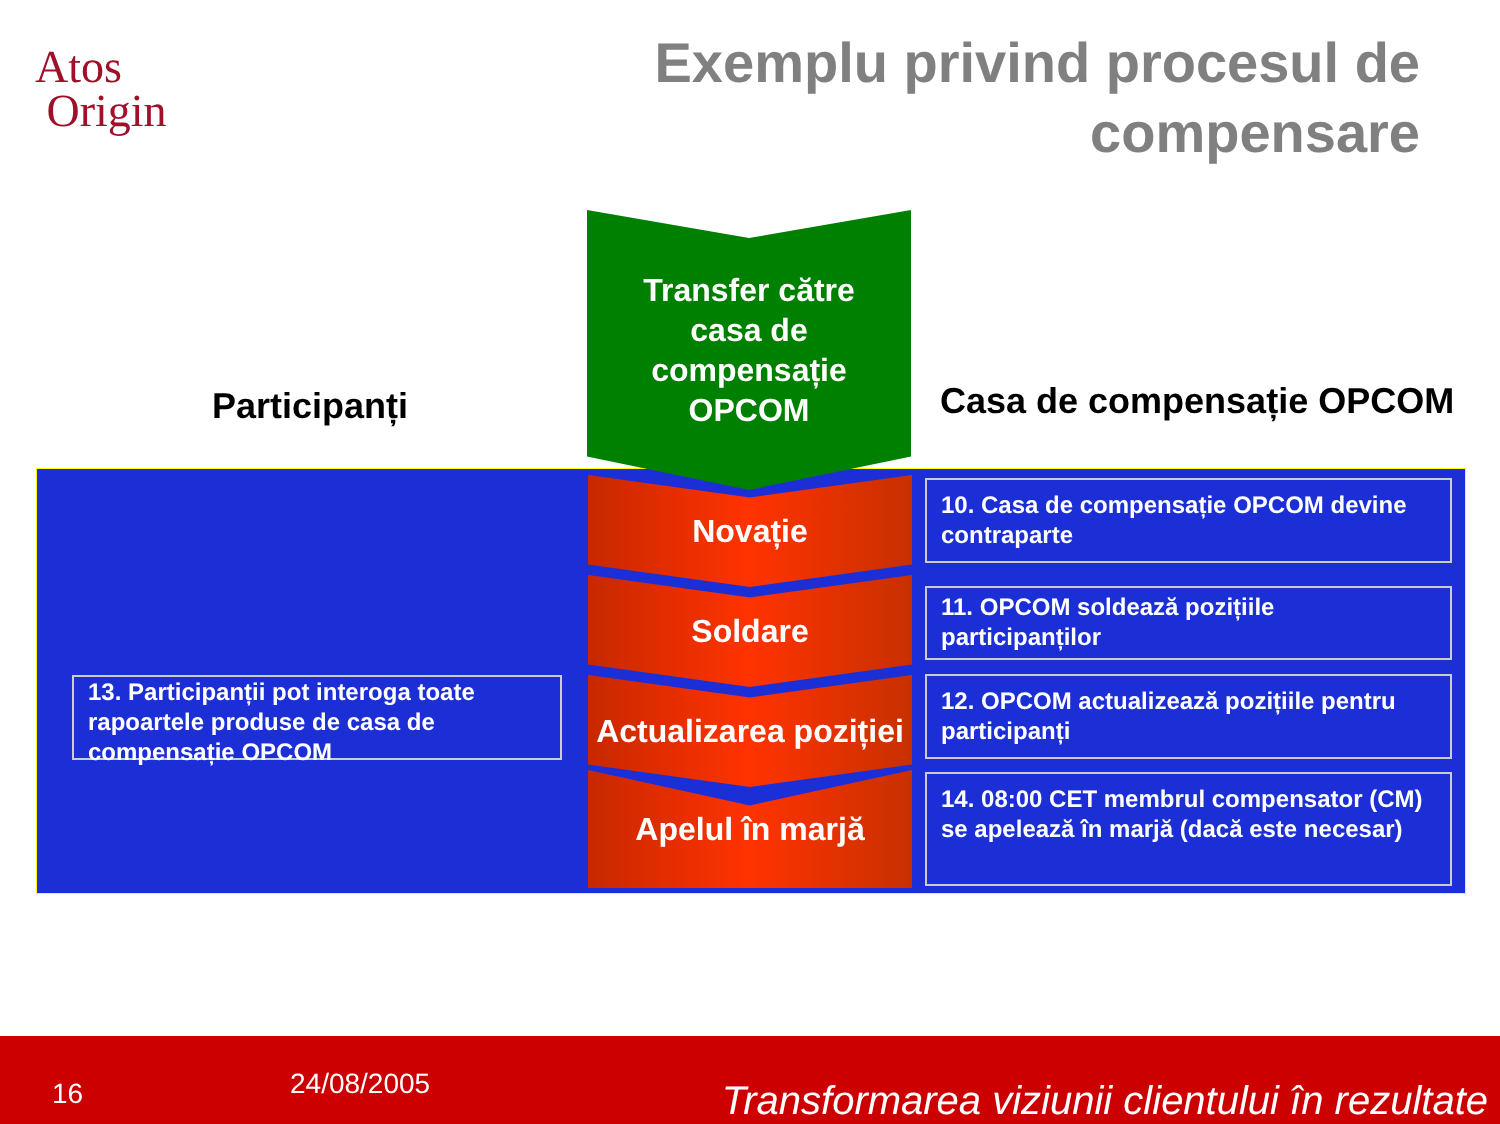Atos
Origin
Exemplu privind procesul de
compensare
Participanți Casa de compensație OPCOM
Transfer către
casa de
compensație
OPCOM
Novație
Soldare
Actualizarea poziției
Apelul în marjă
13. Participanții pot interoga toate rapoartele produse de casa de compensație OPCOM
10. Casa de compensație OPCOM devine contraparte
11. OPCOM soldează pozițiile participanților
12. OPCOM actualizează pozițiile pentru participanți
14. 08:00 CET membrul compensator (CM) se apelează în marjă (dacă este necesar)
16 24/08/2005 Transformarea viziunii clientului în rezultate